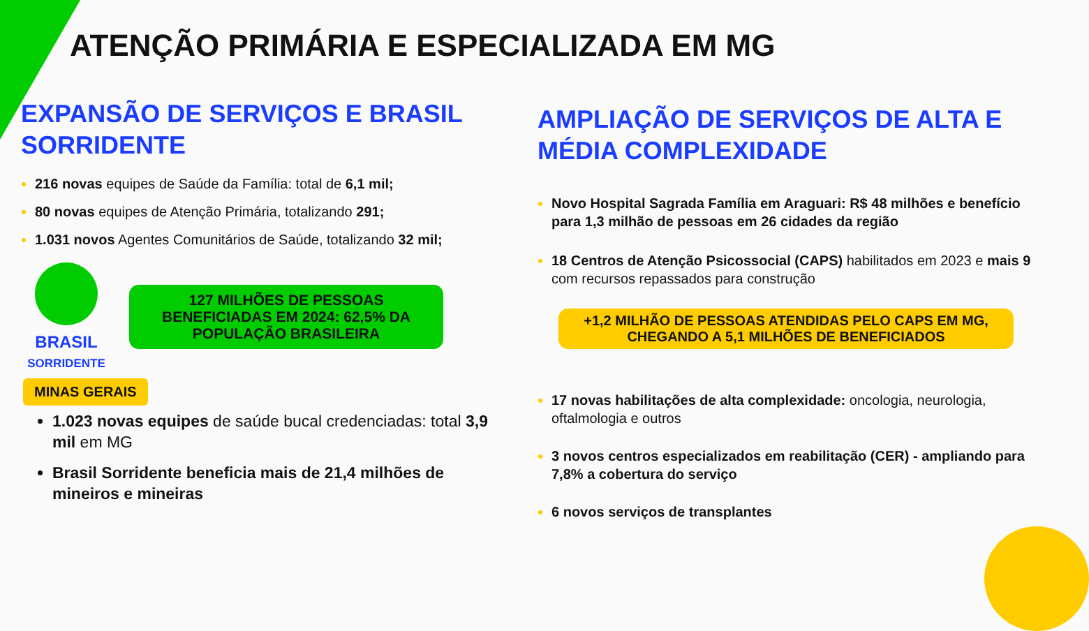ATENÇÃO PRIMÁRIA E ESPECIALIZADA EM MG
EXPANSÃO DE SERVIÇOS E BRASIL SORRIDENTE
216 novas equipes de Saúde da Família: total de 6,1 mil;
80 novas equipes de Atenção Primária, totalizando 291;
1.031 novos Agentes Comunitários de Saúde, totalizando 32 mil;
BRASIL
SORRIDENTE
127 MILHÕES DE PESSOAS BENEFICIADAS EM 2024: 62,5% DA POPULAÇÃO BRASILEIRA
MINAS GERAIS
1.023 novas equipes de saúde bucal credenciadas: total 3,9 mil em MG
Brasil Sorridente beneficia mais de 21,4 milhões de mineiros e mineiras
AMPLIAÇÃO DE SERVIÇOS DE ALTA E MÉDIA COMPLEXIDADE
Novo Hospital Sagrada Família em Araguari: R$ 48 milhões e benefício para 1,3 milhão de pessoas em 26 cidades da região
18 Centros de Atenção Psicossocial (CAPS) habilitados em 2023 e mais 9 com recursos repassados para construção
+1,2 MILHÃO DE PESSOAS ATENDIDAS PELO CAPS EM MG, CHEGANDO A 5,1 MILHÕES DE BENEFICIADOS
17 novas habilitações de alta complexidade: oncologia, neurologia, oftalmologia e outros
3 novos centros especializados em reabilitação (CER) - ampliando para 7,8% a cobertura do serviço
6 novos serviços de transplantes